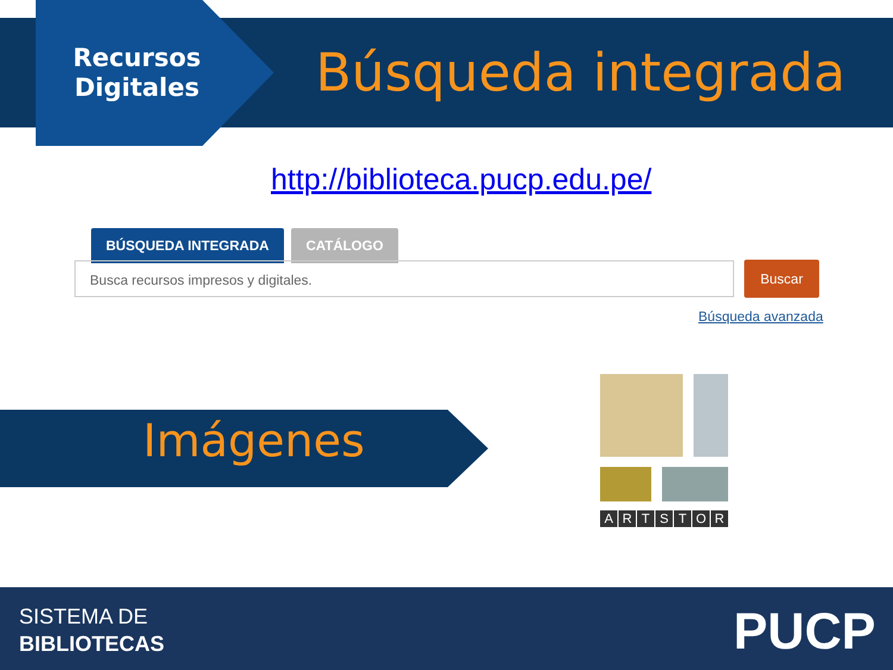Recursos Digitales
Búsqueda integrada
http://biblioteca.pucp.edu.pe/
BÚSQUEDA INTEGRADA CATÁLOGO
Busca recursos impresos y digitales. Buscar
Búsqueda avanzada
Imágenes
ARTSTOR
SISTEMA DE
BIBLIOTECAS
PUCP